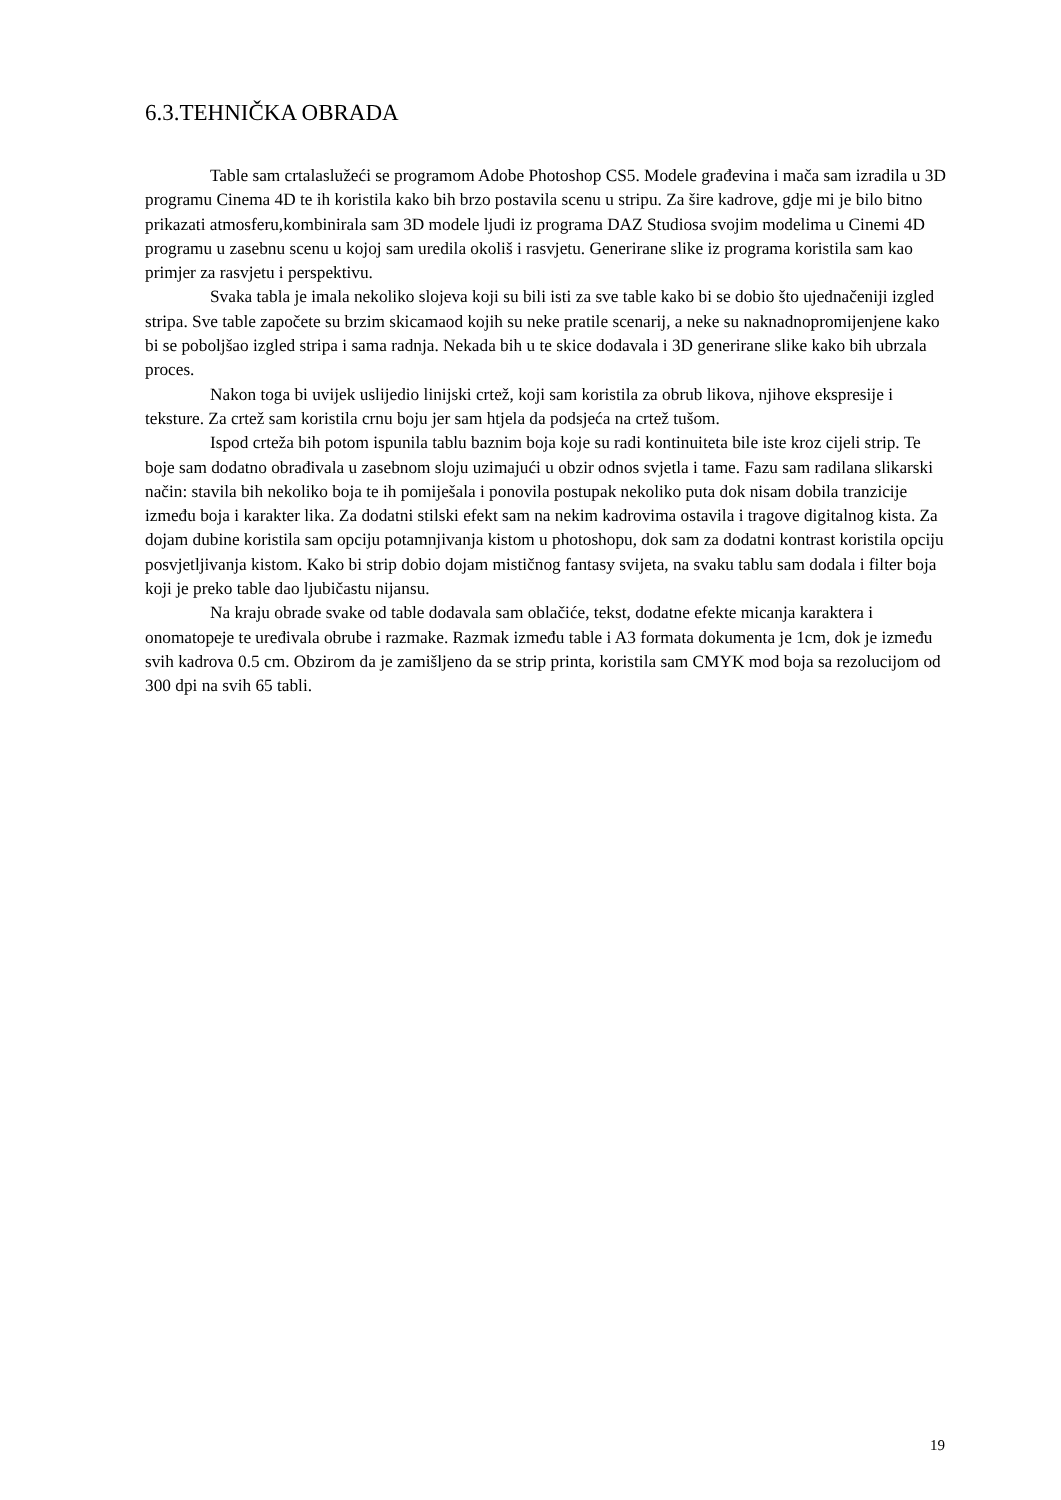6.3.TEHNIČKA OBRADA
Table sam crtalaslužeći se programom Adobe Photoshop CS5. Modele građevina i mača sam izradila u 3D programu Cinema 4D te ih koristila kako bih brzo postavila scenu u stripu. Za šire kadrove, gdje mi je bilo bitno prikazati atmosferu,kombinirala sam 3D modele ljudi iz programa DAZ Studiosa svojim modelima u Cinemi 4D programu u zasebnu scenu u kojoj sam uredila okoliš i rasvjetu. Generirane slike iz programa koristila sam kao primjer za rasvjetu i perspektivu.
Svaka tabla je imala nekoliko slojeva koji su bili isti za sve table kako bi se dobio što ujednačeniji izgled stripa. Sve table započete su brzim skicamaod kojih su neke pratile scenarij, a neke su naknadnopromijenjene kako bi se poboljšao izgled stripa i sama radnja. Nekada bih u te skice dodavala i 3D generirane slike kako bih ubrzala proces.
Nakon toga bi uvijek uslijedio linijski crtež, koji sam koristila za obrub likova, njihove ekspresije i teksture. Za crtež sam koristila crnu boju jer sam htjela da podsjeća na crtež tušom.
Ispod crteža bih potom ispunila tablu baznim boja koje su radi kontinuiteta bile iste kroz cijeli strip. Te boje sam dodatno obrađivala u zasebnom sloju uzimajući u obzir odnos svjetla i tame. Fazu sam radilana slikarski način: stavila bih nekoliko boja te ih pomiješala i ponovila postupak nekoliko puta dok nisam dobila tranzicije između boja i karakter lika. Za dodatni stilski efekt sam na nekim kadrovima ostavila i tragove digitalnog kista. Za dojam dubine koristila sam opciju potamnjivanja kistom u photoshopu, dok sam za dodatni kontrast koristila opciju posvjetljivanja kistom. Kako bi strip dobio dojam mističnog fantasy svijeta, na svaku tablu sam dodala i filter boja koji je preko table dao ljubičastu nijansu.
Na kraju obrade svake od table dodavala sam oblačiće, tekst, dodatne efekte micanja karaktera i onomatopeje te uređivala obrube i razmake. Razmak između table i A3 formata dokumenta je 1cm, dok je između svih kadrova 0.5 cm. Obzirom da je zamišljeno da se strip printa, koristila sam CMYK mod boja sa rezolucijom od 300 dpi na svih 65 tabli.
19